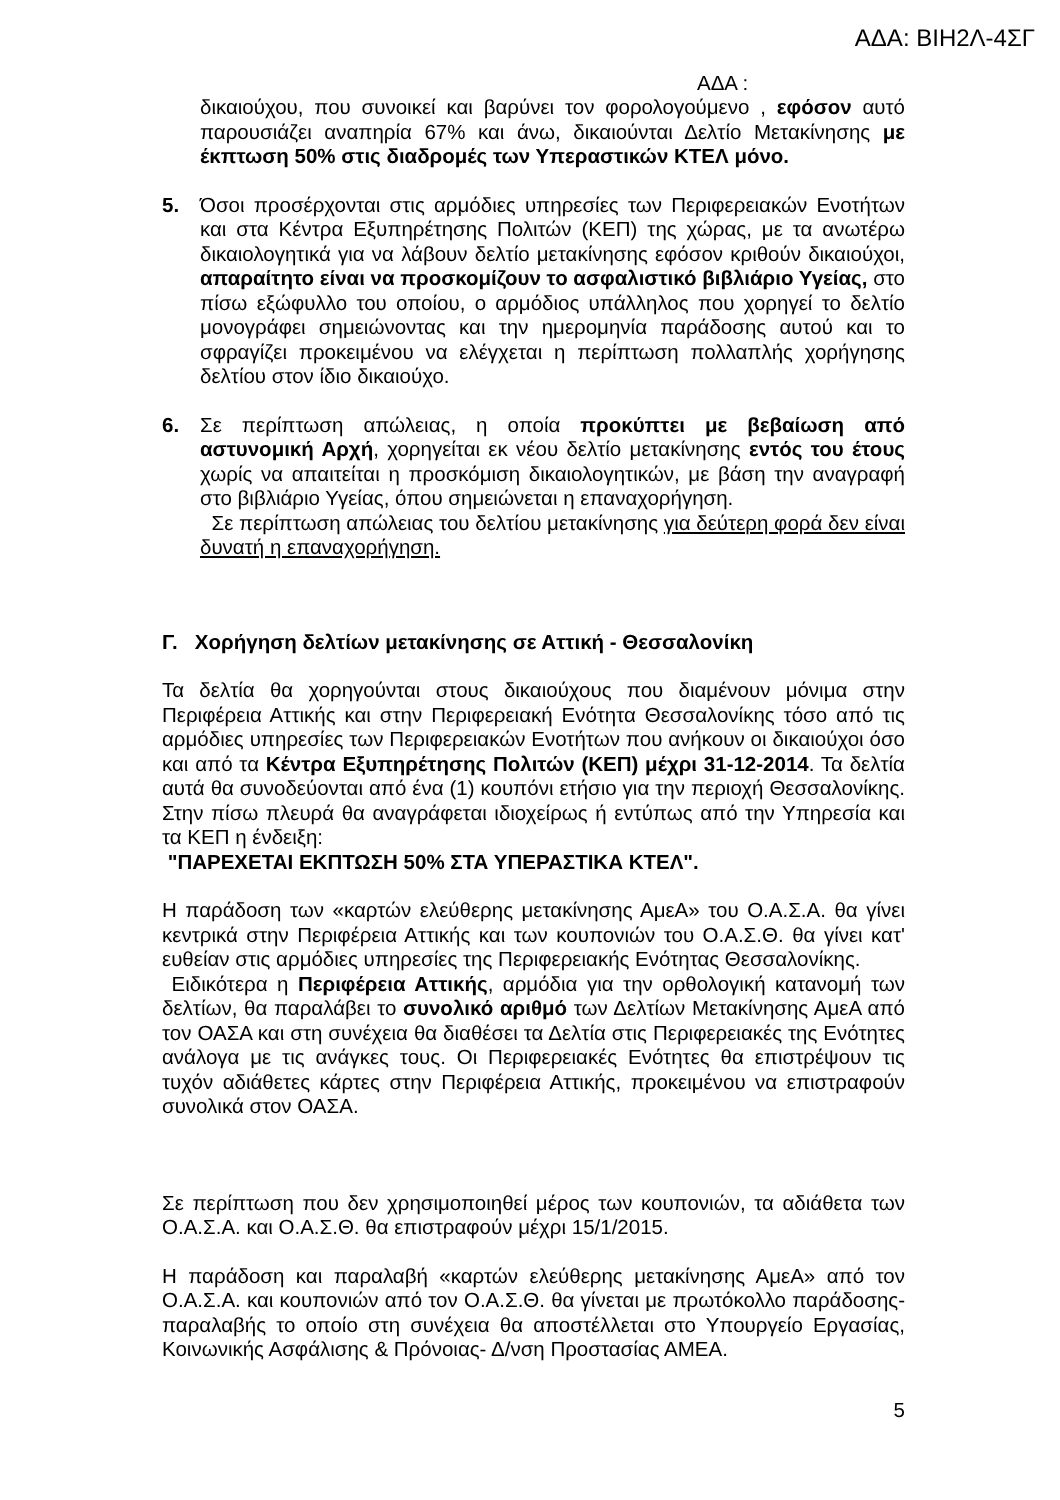ΑΔΑ: ΒΙΗ2Λ-4ΣΓ
ΑΔΑ :
δικαιούχου, που συνοικεί και βαρύνει τον φορολογούμενο , εφόσον αυτό παρουσιάζει αναπηρία 67% και άνω, δικαιούνται Δελτίο Μετακίνησης με έκπτωση 50% στις διαδρομές των Υπεραστικών ΚΤΕΛ μόνο.
5. Όσοι προσέρχονται στις αρμόδιες υπηρεσίες των Περιφερειακών Ενοτήτων και στα Κέντρα Εξυπηρέτησης Πολιτών (ΚΕΠ) της χώρας, με τα ανωτέρω δικαιολογητικά για να λάβουν δελτίο μετακίνησης εφόσον κριθούν δικαιούχοι, απαραίτητο είναι να προσκομίζουν το ασφαλιστικό βιβλιάριο Υγείας, στο πίσω εξώφυλλο του οποίου, ο αρμόδιος υπάλληλος που χορηγεί το δελτίο μονογράφει σημειώνοντας και την ημερομηνία παράδοσης αυτού και το σφραγίζει προκειμένου να ελέγχεται η περίπτωση πολλαπλής χορήγησης δελτίου στον ίδιο δικαιούχο.
6. Σε περίπτωση απώλειας, η οποία προκύπτει με βεβαίωση από αστυνομική Αρχή, χορηγείται εκ νέου δελτίο μετακίνησης εντός του έτους χωρίς να απαιτείται η προσκόμιση δικαιολογητικών, με βάση την αναγραφή στο βιβλιάριο Υγείας, όπου σημειώνεται η επαναχορήγηση.
Σε περίπτωση απώλειας του δελτίου μετακίνησης για δεύτερη φορά δεν είναι δυνατή η επαναχορήγηση.
Γ. Χορήγηση δελτίων μετακίνησης σε Αττική - Θεσσαλονίκη
Τα δελτία θα χορηγούνται στους δικαιούχους που διαμένουν μόνιμα στην Περιφέρεια Αττικής και στην Περιφερειακή Ενότητα Θεσσαλονίκης τόσο από τις αρμόδιες υπηρεσίες των Περιφερειακών Ενοτήτων που ανήκουν οι δικαιούχοι όσο και από τα Κέντρα Εξυπηρέτησης Πολιτών (ΚΕΠ) μέχρι 31-12-2014. Τα δελτία αυτά θα συνοδεύονται από ένα (1) κουπόνι ετήσιο για την περιοχή Θεσσαλονίκης. Στην πίσω πλευρά θα αναγράφεται ιδιοχείρως ή εντύπως από την Υπηρεσία και τα ΚΕΠ η ένδειξη:
"ΠΑΡΕΧΕΤΑΙ ΕΚΠΤΩΣΗ 50% ΣΤΑ ΥΠΕΡΑΣΤΙΚΑ ΚΤΕΛ".
Η παράδοση των «καρτών ελεύθερης μετακίνησης ΑμεΑ» του Ο.Α.Σ.Α. θα γίνει κεντρικά στην Περιφέρεια Αττικής και των κουπονιών του Ο.Α.Σ.Θ. θα γίνει κατ' ευθείαν στις αρμόδιες υπηρεσίες της Περιφερειακής Ενότητας Θεσσαλονίκης.
Ειδικότερα η Περιφέρεια Αττικής, αρμόδια για την ορθολογική κατανομή των δελτίων, θα παραλάβει το συνολικό αριθμό των Δελτίων Μετακίνησης ΑμεΑ από τον ΟΑΣΑ και στη συνέχεια θα διαθέσει τα Δελτία στις Περιφερειακές της Ενότητες ανάλογα με τις ανάγκες τους. Οι Περιφερειακές Ενότητες θα επιστρέψουν τις τυχόν αδιάθετες κάρτες στην Περιφέρεια Αττικής, προκειμένου να επιστραφούν συνολικά στον ΟΑΣΑ.
Σε περίπτωση που δεν χρησιμοποιηθεί μέρος των κουπονιών, τα αδιάθετα των Ο.Α.Σ.Α. και Ο.Α.Σ.Θ. θα επιστραφούν μέχρι 15/1/2015.
Η παράδοση και παραλαβή «καρτών ελεύθερης μετακίνησης ΑμεΑ» από τον Ο.Α.Σ.Α. και κουπονιών από τον Ο.Α.Σ.Θ. θα γίνεται με πρωτόκολλο παράδοσης-παραλαβής το οποίο στη συνέχεια θα αποστέλλεται στο Υπουργείο Εργασίας, Κοινωνικής Ασφάλισης & Πρόνοιας- Δ/νση Προστασίας ΑΜΕΑ.
5